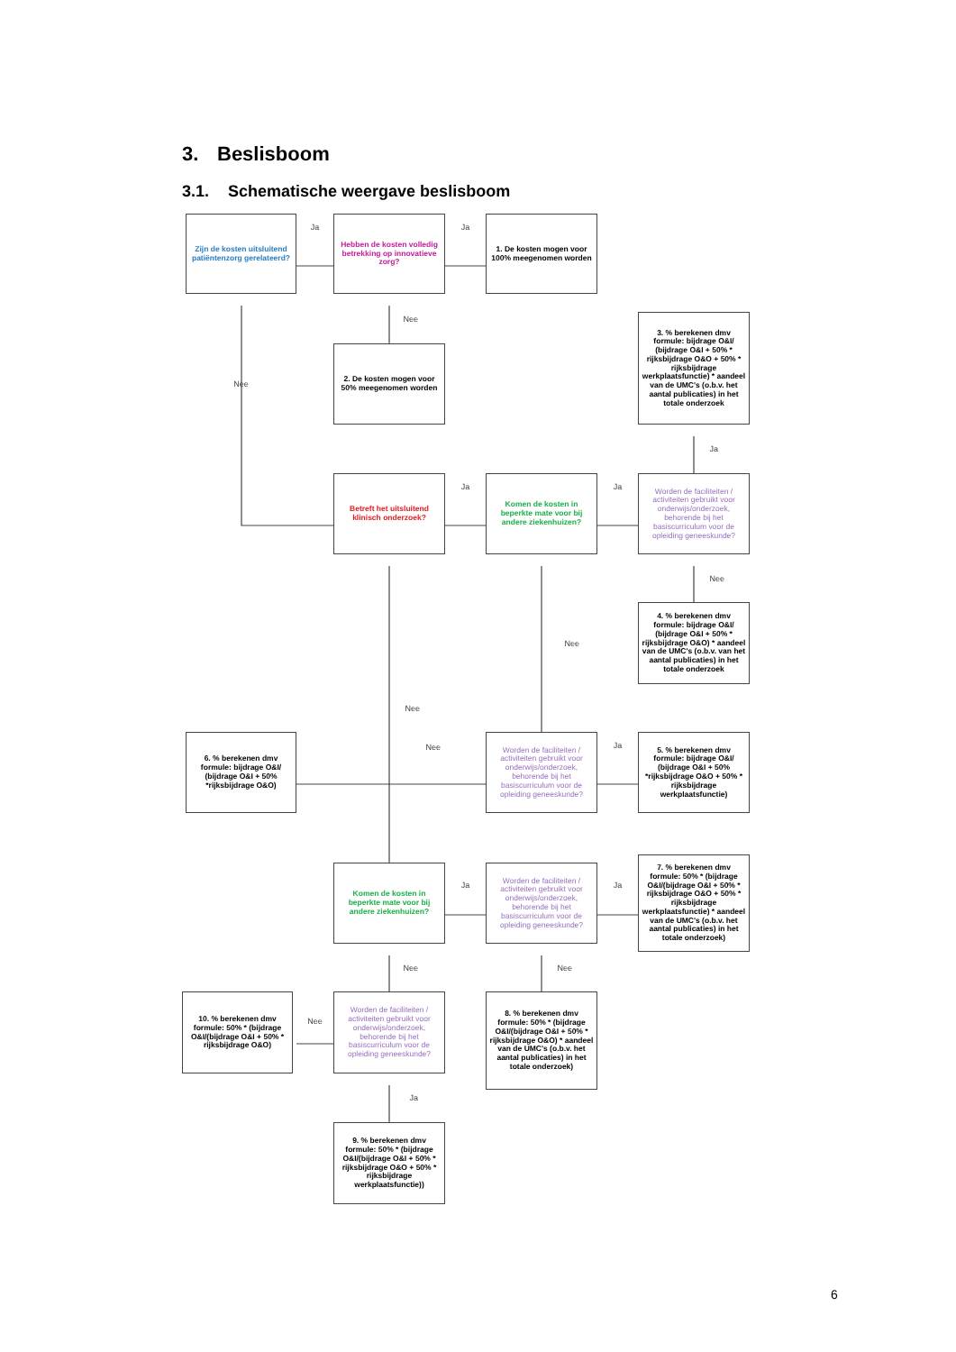3. Beslisboom
3.1. Schematische weergave beslisboom
Zijn de kosten uitsluitend patiëntenzorg gerelateerd?
Ja
Hebben de kosten volledig betrekking op innovatieve zorg?
Ja
1. De kosten mogen voor 100% meegenomen worden
Nee
Nee
2. De kosten mogen voor 50% meegenomen worden
3. % berekenen dmv formule: bijdrage O&I/ (bijdrage O&I + 50% * rijksbijdrage O&O + 50% * rijksbijdrage werkplaatsfunctie) * aandeel van de UMC's (o.b.v. het aantal publicaties) in het totale onderzoek
Ja
Betreft het uitsluitend klinisch onderzoek?
Ja
Komen de kosten in beperkte mate voor bij andere ziekenhuizen?
Ja
Worden de faciliteiten / activiteiten gebruikt voor onderwijs/onderzoek, behorende bij het basiscurriculum voor de opleiding geneeskunde?
Nee
4. % berekenen dmv formule: bijdrage O&I/ (bijdrage O&I + 50% * rijksbijdrage O&O) * aandeel van de UMC's (o.b.v. van het aantal publicaties) in het totale onderzoek
Nee
Nee
6. % berekenen dmv formule: bijdrage O&I/ (bijdrage O&I + 50% *rijksbijdrage O&O)
Nee
Worden de faciliteiten / activiteiten gebruikt voor onderwijs/onderzoek, behorende bij het basiscurriculum voor de opleiding geneeskunde?
Ja
5. % berekenen dmv formule: bijdrage O&I/ (bijdrage O&I + 50% *rijksbijdrage O&O + 50% * rijksbijdrage werkplaatsfunctie)
Komen de kosten in beperkte mate voor bij andere ziekenhuizen?
Ja
Worden de faciliteiten / activiteiten gebruikt voor onderwijs/onderzoek, behorende bij het basiscurriculum voor de opleiding geneeskunde?
Ja
7. % berekenen dmv formule: 50% * (bijdrage O&I/(bijdrage O&I + 50% * rijksbijdrage O&O + 50% * rijksbijdrage werkplaatsfunctie) * aandeel van de UMC's (o.b.v. het aantal publicaties) in het totale onderzoek)
Nee
Nee
10. % berekenen dmv formule: 50% * (bijdrage O&I/(bijdrage O&I + 50% * rijksbijdrage O&O)
Nee
Worden de faciliteiten / activiteiten gebruikt voor onderwijs/onderzoek, behorende bij het basiscurriculum voor de opleiding geneeskunde?
8. % berekenen dmv formule: 50% * (bijdrage O&I/(bijdrage O&I + 50% * rijksbijdrage O&O) * aandeel van de UMC's (o.b.v. het aantal publicaties) in het totale onderzoek)
Ja
9. % berekenen dmv formule: 50% * (bijdrage O&I/(bijdrage O&I + 50% * rijksbijdrage O&O + 50% * rijksbijdrage werkplaatsfunctie))
6